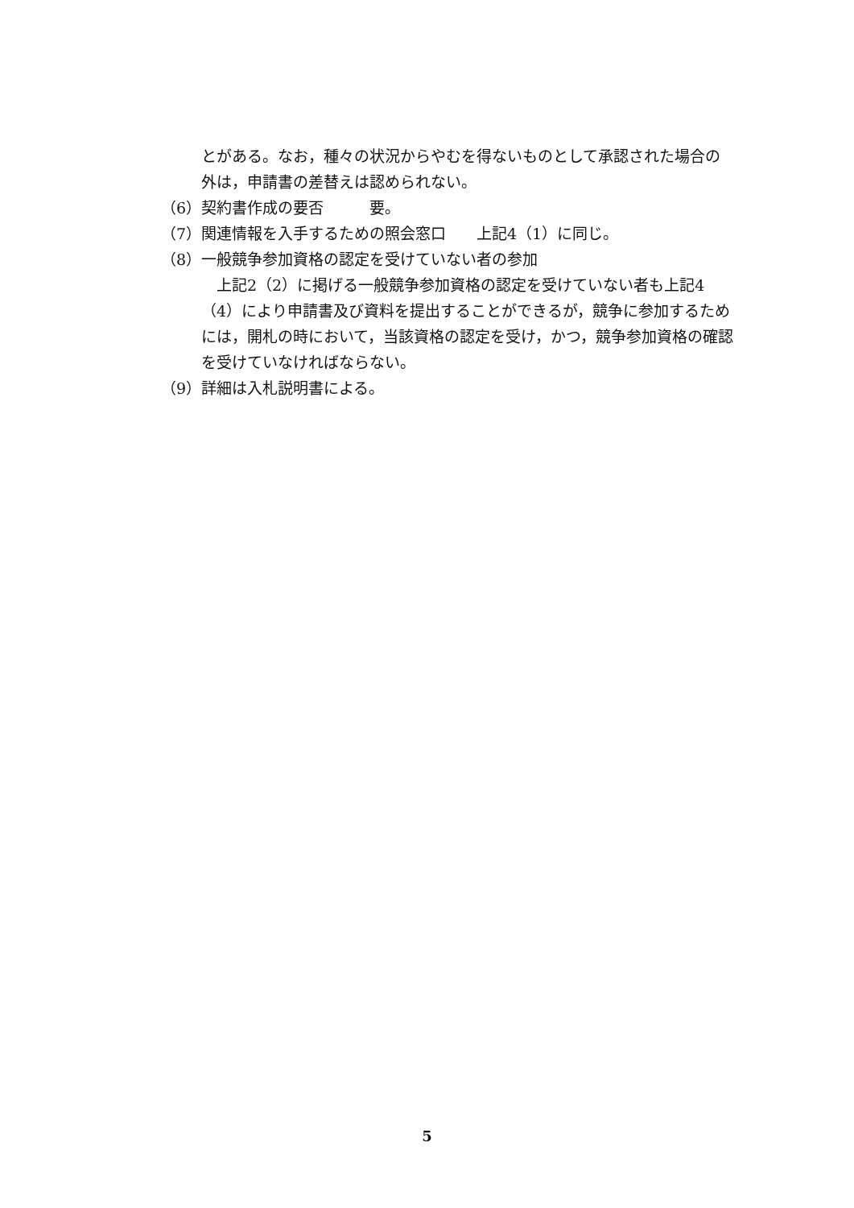とがある。なお，種々の状況からやむを得ないものとして承認された場合の
外は，申請書の差替えは認められない。
（6） 契約書作成の要否　　　要。
（7） 関連情報を入手するための照会窓口　　上記4（1）に同じ。
（8） 一般競争参加資格の認定を受けていない者の参加
　上記2（2）に掲げる一般競争参加資格の認定を受けていない者も上記4（4）により申請書及び資料を提出することができるが，競争に参加するためには，開札の時において，当該資格の認定を受け，かつ，競争参加資格の確認を受けていなければならない。
（9） 詳細は入札説明書による。
5